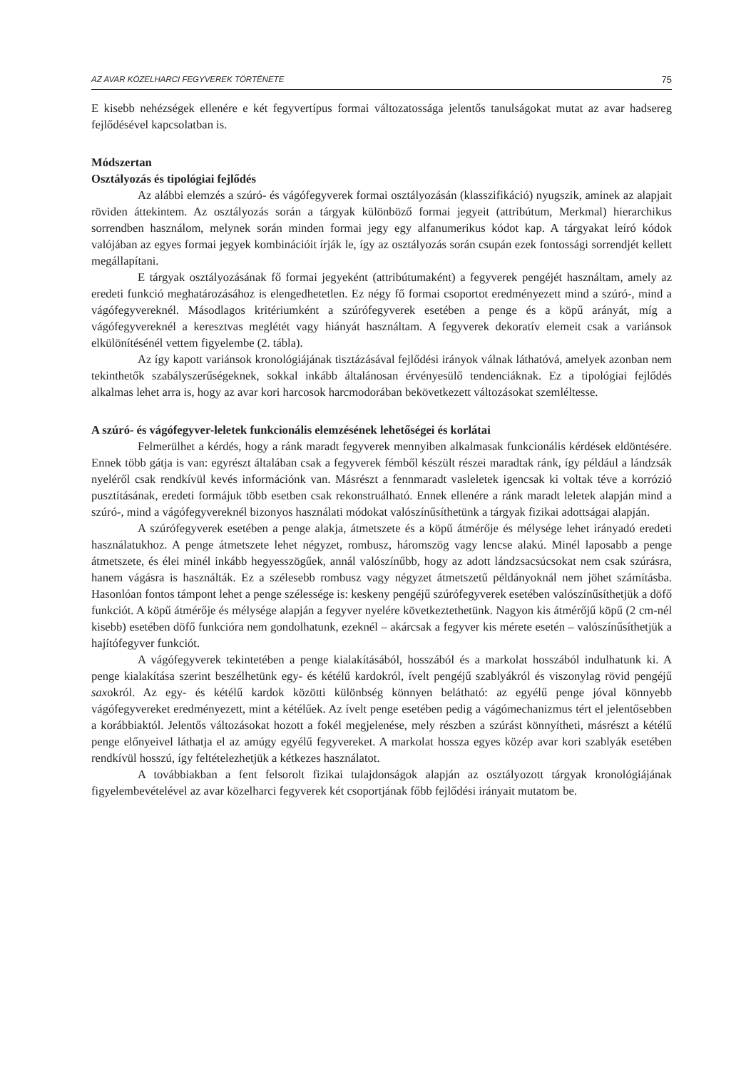AZ AVAR KÖZELHARCI FEGYVEREK TÖRTÉNETE 75
E kisebb nehézségek ellenére e két fegyvertípus formai változatossága jelentős tanulságokat mutat az avar hadsereg fejlődésével kapcsolatban is.
Módszertan
Osztályozás és tipológiai fejlődés
Az alábbi elemzés a szúró- és vágófegyverek formai osztályozásán (klasszifikáció) nyugszik, aminek az alapjait röviden áttekintem. Az osztályozás során a tárgyak különböző formai jegyeit (attribútum, Merkmal) hierarchikus sorrendben használom, melynek során minden formai jegy egy alfanumerikus kódot kap. A tárgyakat leíró kódok valójában az egyes formai jegyek kombinációit írják le, így az osztályozás során csupán ezek fontossági sorrendjét kellett megállapítani.
E tárgyak osztályozásának fő formai jegyeként (attribútumaként) a fegyverek pengéjét használtam, amely az eredeti funkció meghatározásához is elengedhetetlen. Ez négy fő formai csoportot eredményezett mind a szúró-, mind a vágófegyvereknél. Másodlagos kritériumként a szúrófegyverek esetében a penge és a köpű arányát, míg a vágófegyvereknél a keresztvas meglétét vagy hiányát használtam. A fegyverek dekoratív elemeit csak a variánsok elkülönítésénél vettem figyelembe (2. tábla).
Az így kapott variánsok kronológiájának tisztázásával fejlődési irányok válnak láthatóvá, amelyek azonban nem tekinthetők szabályszerűségeknek, sokkal inkább általánosan érvényesülő tendenciáknak. Ez a tipológiai fejlődés alkalmas lehet arra is, hogy az avar kori harcosok harcmodorában bekövetkezett változásokat szemléltesse.
A szúró- és vágófegyver-leletek funkcionális elemzésének lehetőségei és korlátai
Felmerülhet a kérdés, hogy a ránk maradt fegyverek mennyiben alkalmasak funkcionális kérdések eldöntésére. Ennek több gátja is van: egyrészt általában csak a fegyverek fémből készült részei maradtak ránk, így például a lándzsák nyeléről csak rendkívül kevés információnk van. Másrészt a fennmaradt vasleletek igencsak ki voltak téve a korrózió pusztításának, eredeti formájuk több esetben csak rekonstruálható. Ennek ellenére a ránk maradt leletek alapján mind a szúró-, mind a vágófegyvereknél bizonyos használati módokat valószínűsíthetünk a tárgyak fizikai adottságai alapján.
A szúrófegyverek esetében a penge alakja, átmetszete és a köpű átmérője és mélysége lehet irányadó eredeti használatukhoz. A penge átmetszete lehet négyzet, rombusz, háromszög vagy lencse alakú. Minél laposabb a penge átmetszete, és élei minél inkább hegyesszögűek, annál valószínűbb, hogy az adott lándzsacsúcsokat nem csak szúrásra, hanem vágásra is használták. Ez a szélesebb rombusz vagy négyzet átmetszetű példányoknál nem jöhet számításba. Hasonlóan fontos támpont lehet a penge szélessége is: keskeny pengéjű szúrófegyverek esetében valószínűsíthetjük a döfő funkciót. A köpű átmérője és mélysége alapján a fegyver nyelére következtethetünk. Nagyon kis átmérőjű köpű (2 cm-nél kisebb) esetében döfő funkcióra nem gondolhatunk, ezeknél – akárcsak a fegyver kis mérete esetén – valószínűsíthetjük a hajítófegyver funkciót.
A vágófegyverek tekintetében a penge kialakításából, hosszából és a markolat hosszából indulhatunk ki. A penge kialakítása szerint beszélhetünk egy- és kétélű kardokról, ívelt pengéjű szablyákról és viszonylag rövid pengéjű saxokról. Az egy- és kétélű kardok közötti különbség könnyen belátható: az egyélű penge jóval könnyebb vágófegyvereket eredményezett, mint a kétélűek. Az ívelt penge esetében pedig a vágómechanizmus tért el jelentősebben a korábbiaktól. Jelentős változásokat hozott a fokél megjelenése, mely részben a szúrást könnyítheti, másrészt a kétélű penge előnyeivel láthatja el az amúgy egyélű fegyvereket. A markolat hossza egyes közép avar kori szablyák esetében rendkívül hosszú, így feltételezhetjük a kétkezes használatot.
A továbbiakban a fent felsorolt fizikai tulajdonságok alapján az osztályozott tárgyak kronológiájának figyelembevételével az avar közelharci fegyverek két csoportjának főbb fejlődési irányait mutatom be.